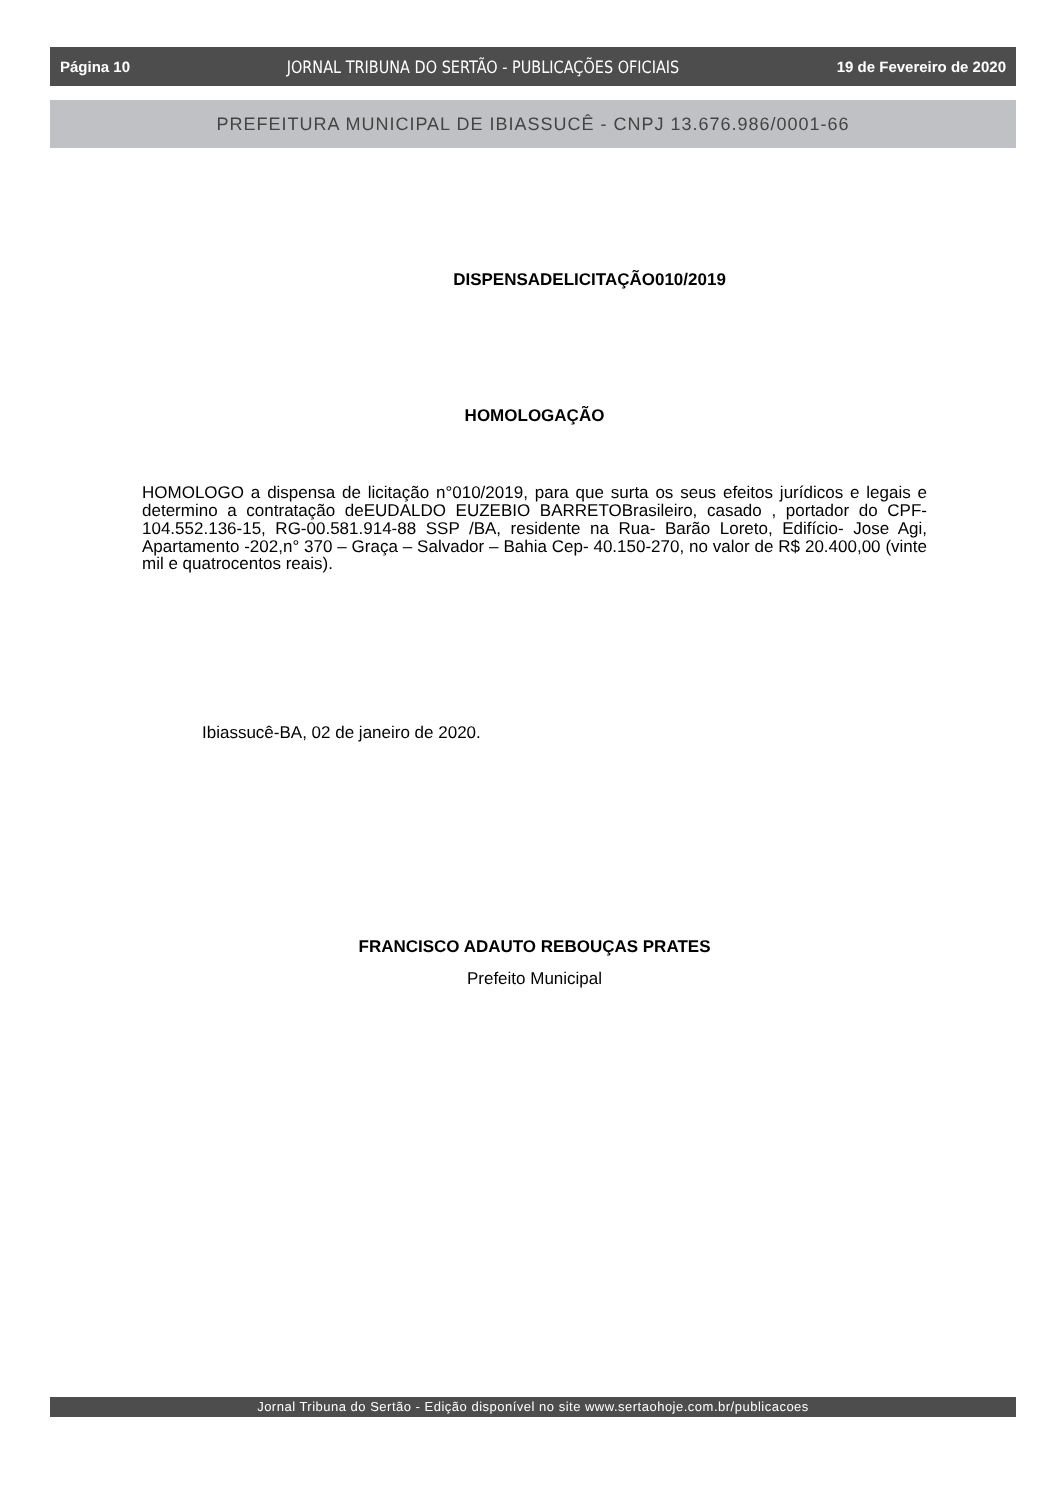Página 10 JORNAL TRIBUNA DO SERTÃO - PUBLICAÇÕES OFICIAIS 19 de Fevereiro de 2020
PREFEITURA MUNICIPAL DE IBIASSUCÊ - CNPJ 13.676.986/0001-66
DISPENSADELICITAÇÃO010/2019
HOMOLOGAÇÃO
HOMOLOGO a dispensa de licitação n°010/2019, para que surta os seus efeitos jurídicos e legais e determino a contratação deEUDALDO EUZEBIO BARRETOBrasileiro, casado , portador do CPF-104.552.136-15, RG-00.581.914-88 SSP /BA, residente na Rua- Barão Loreto, Edifício- Jose Agi, Apartamento -202,n° 370 – Graça – Salvador – Bahia Cep- 40.150-270, no valor de R$ 20.400,00 (vinte mil e quatrocentos reais).
Ibiassucê-BA, 02 de janeiro de 2020.
FRANCISCO ADAUTO REBOUÇAS PRATES
Prefeito Municipal
Jornal Tribuna do Sertão - Edição disponível no site www.sertaohoje.com.br/publicacoes